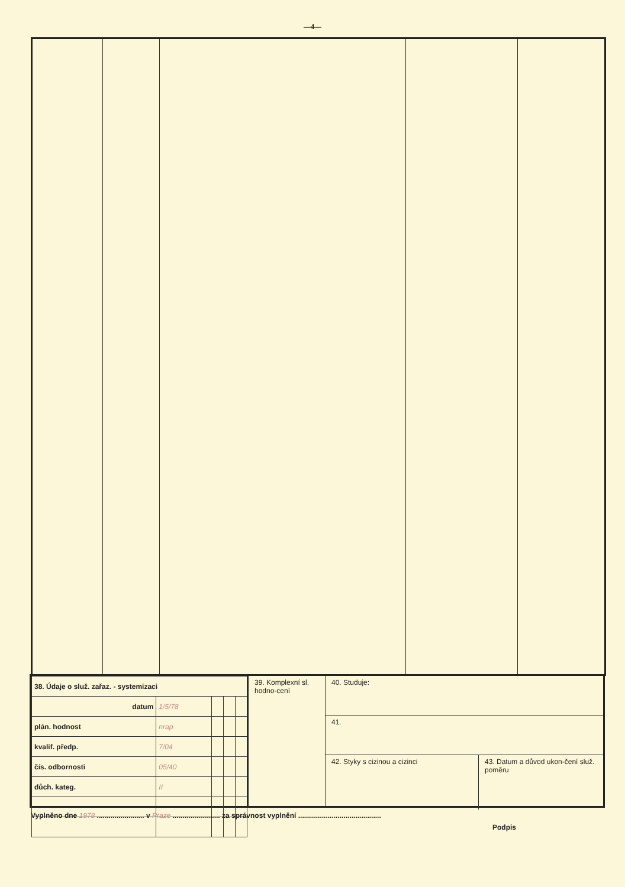—4—
| 38. Údaje o služ. zařaz. - systemizaci | | | | |
| datum | 1/5/78 | | | |
| plán. hodnost | nrap | | | |
| kvalif. předp. | 7/04 | | | |
| čís. odbornosti | 05/40 | | | |
| důch. kateg. | II | | | |
39. Komplexní sl. hodno-cení
40. Studuje:
41.
42. Styky s cizinou a cizinci 43. Datum a důvod ukon-čení služ. poměru
Vyplněno dne 1978 ........................ v Praze ........................ za správnost vyplnění ..........................................
Podpis